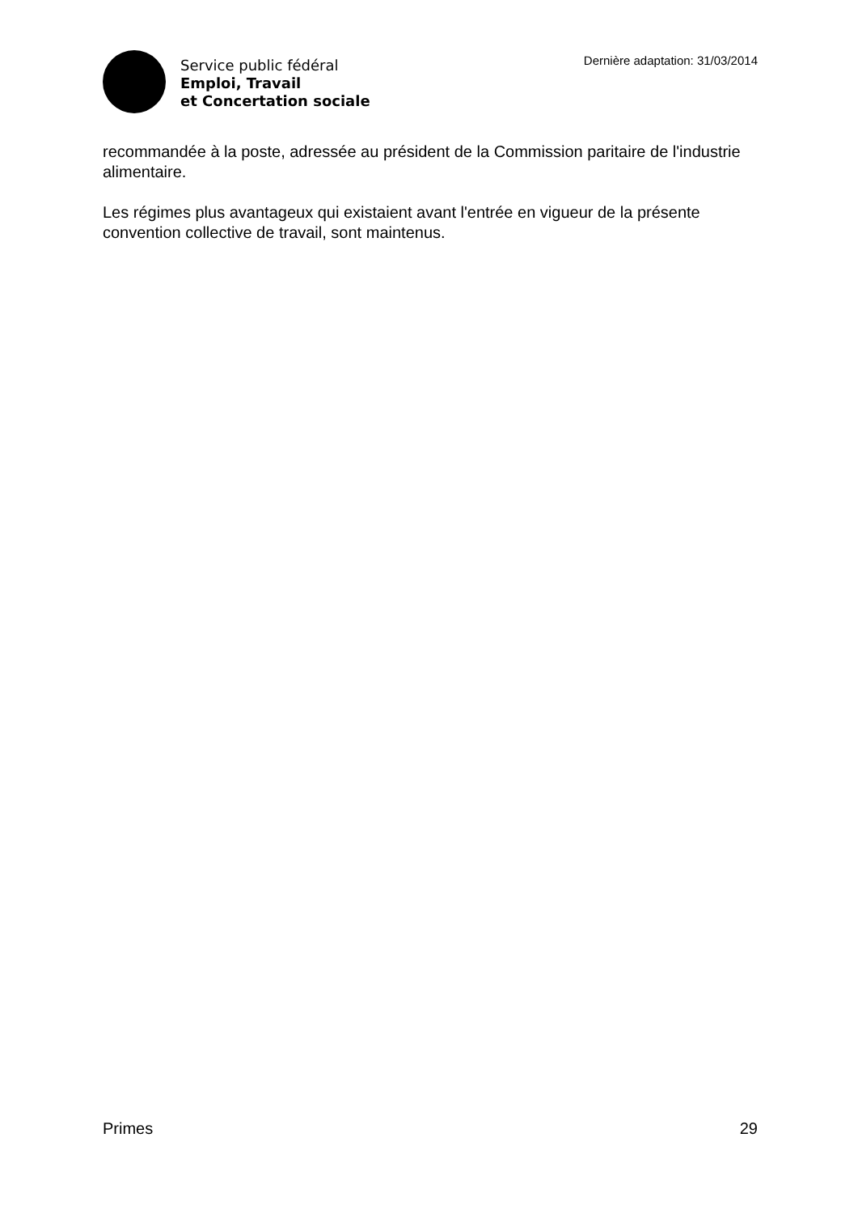Service public fédéral
Emploi, Travail
et Concertation sociale
Dernière adaptation: 31/03/2014
recommandée à la poste, adressée au président de la Commission paritaire de l'industrie alimentaire.
Les régimes plus avantageux qui existaient avant l'entrée en vigueur de la présente convention collective de travail, sont maintenus.
Primes 29